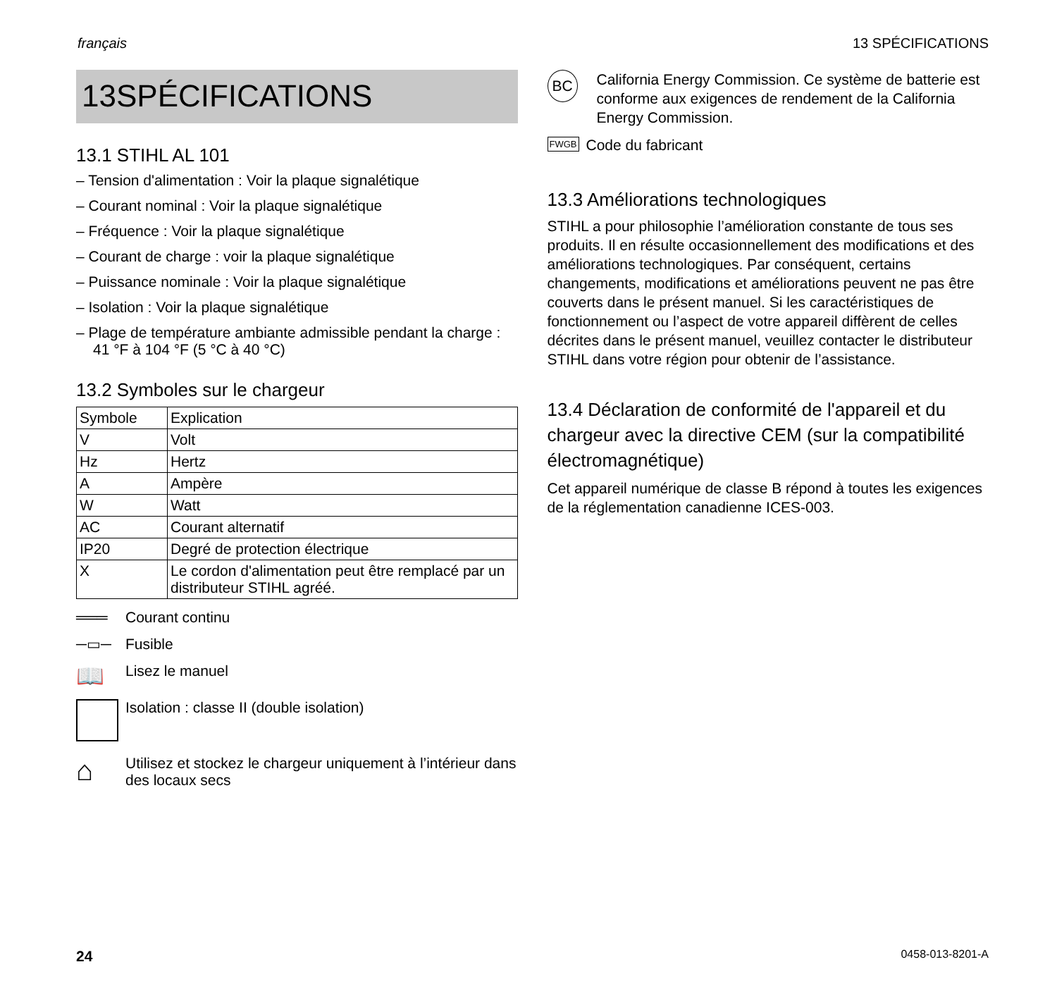français 13 SPÉCIFICATIONS
13SPÉCIFICATIONS
13.1 STIHL AL 101
– Tension d'alimentation : Voir la plaque signalétique
– Courant nominal : Voir la plaque signalétique
– Fréquence : Voir la plaque signalétique
– Courant de charge : voir la plaque signalétique
– Puissance nominale : Voir la plaque signalétique
– Isolation : Voir la plaque signalétique
– Plage de température ambiante admissible pendant la charge : 41 °F à 104 °F (5 °C à 40 °C)
13.2 Symboles sur le chargeur
| Symbole | Explication |
| --- | --- |
| V | Volt |
| Hz | Hertz |
| A | Ampère |
| W | Watt |
| AC | Courant alternatif |
| IP20 | Degré de protection électrique |
| X | Le cordon d'alimentation peut être remplacé par un distributeur STIHL agréé. |
═══ Courant continu
─▭─ Fusible
📖 Lisez le manuel
Isolation : classe II (double isolation)
⌂ Utilisez et stockez le chargeur uniquement à l’intérieur dans des locaux secs
BC
California Energy Commission. Ce système de batterie est conforme aux exigences de rendement de la California Energy Commission.
FWGB Code du fabricant
13.3 Améliorations technologiques
STIHL a pour philosophie l’amélioration constante de tous ses produits. Il en résulte occasionnellement des modifications et des améliorations technologiques. Par conséquent, certains changements, modifications et améliorations peuvent ne pas être couverts dans le présent manuel. Si les caractéristiques de fonctionnement ou l’aspect de votre appareil diffèrent de celles décrites dans le présent manuel, veuillez contacter le distributeur STIHL dans votre région pour obtenir de l’assistance.
13.4 Déclaration de conformité de l'appareil et du chargeur avec la directive CEM (sur la compatibilité électromagnétique)
Cet appareil numérique de classe B répond à toutes les exigences de la réglementation canadienne ICES-003.
24 0458-013-8201-A